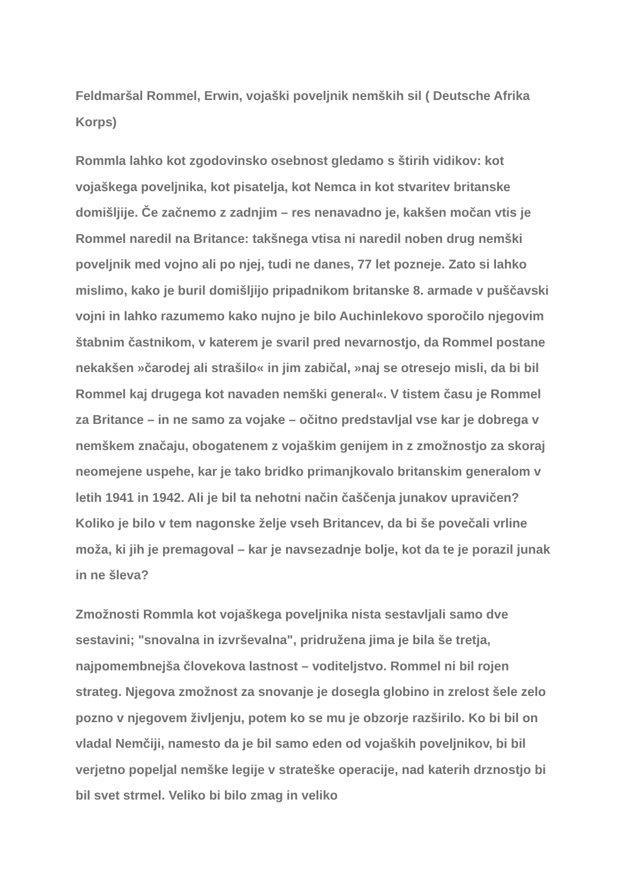Feldmaršal Rommel, Erwin, vojaški poveljnik nemških sil ( Deutsche Afrika Korps)
Rommla lahko kot zgodovinsko osebnost gledamo s štirih vidikov: kot vojaškega poveljnika, kot pisatelja, kot Nemca in kot stvaritev britanske domišljije. Če začnemo z zadnjim – res nenavadno je, kakšen močan vtis je Rommel naredil na Britance: takšnega vtisa ni naredil noben drug nemški poveljnik med vojno ali po njej, tudi ne danes, 77 let pozneje. Zato si lahko mislimo, kako je buril domišljijo pripadnikom britanske 8. armade v puščavski vojni in lahko razumemo kako nujno je bilo Auchinlekovo sporočilo njegovim štabnim častnikom, v katerem je svaril pred nevarnostjo, da Rommel postane nekakšen »čarodej ali strašilo« in jim zabičal, »naj se otresejo misli, da bi bil Rommel kaj drugega kot navaden nemški general«. V tistem času je Rommel za Britance – in ne samo za vojake – očitno predstavljal vse kar je dobrega v nemškem značaju, obogatenem z vojaškim genijem in z zmožnostjo za skoraj neomejene uspehe, kar je tako bridko primanjkovalo britanskim generalom v letih 1941 in 1942. Ali je bil ta nehotni način čaščenja junakov upravičen? Koliko je bilo v tem nagonske želje vseh Britancev, da bi še povečali vrline moža, ki jih je premagoval – kar je navsezadnje bolje, kot da te je porazil junak in ne šleva?
Zmožnosti Rommla kot vojaškega poveljnika nista sestavljali samo dve sestavini; "snovalna in izvrševalna", pridružena jima je bila še tretja, najpomembnejša človekova lastnost – voditeljstvo. Rommel ni bil rojen strateg. Njegova zmožnost za snovanje je dosegla globino in zrelost šele zelo pozno v njegovem življenju, potem ko se mu je obzorje razširilo. Ko bi bil on vladal Nemčiji, namesto da je bil samo eden od vojaških poveljnikov, bi bil verjetno popeljal nemške legije v strateške operacije, nad katerih drznostjo bi bil svet strmel. Veliko bi bilo zmag in veliko